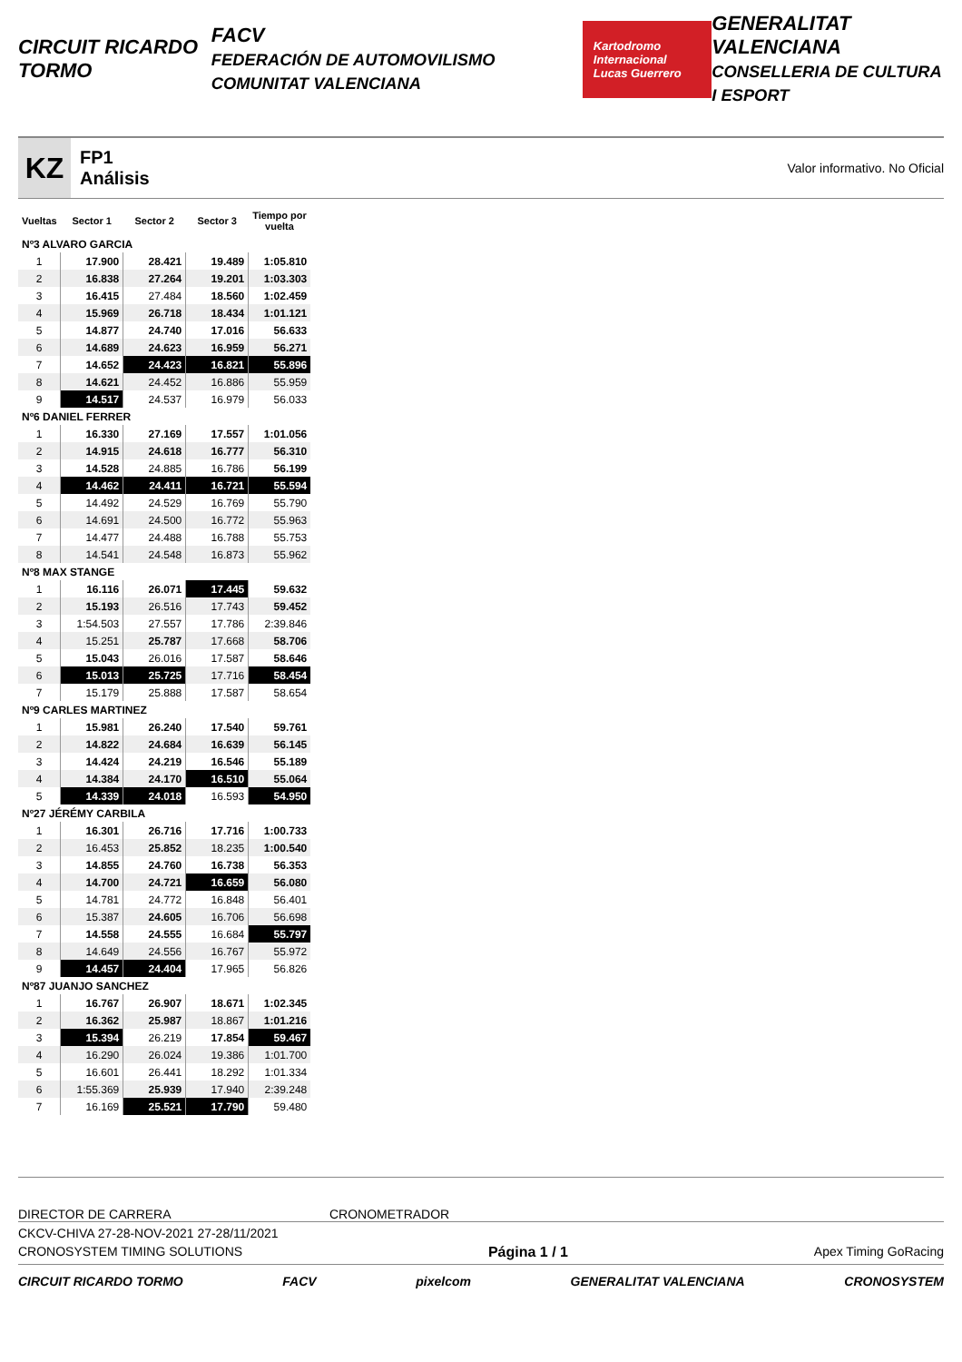CIRCUIT RICARDO TORMO FACV
FEDERACIÓN DE AUTOMOVILISMO COMUNITAT VALENCIANA Kartodromo Internacional
Lucas Guerrero GENERALITAT VALENCIANA
CONSELLERIA DE CULTURA I ESPORT
KZ
FP1
Análisis
Valor informativo. No Oficial
| Vueltas | Sector 1 | Sector 2 | Sector 3 | Tiempo por vuelta |
| --- | --- | --- | --- | --- |
| Nº3 ALVARO GARCIA | | | | |
| 1 | 17.900 | 28.421 | 19.489 | 1:05.810 |
| 2 | 16.838 | 27.264 | 19.201 | 1:03.303 |
| 3 | 16.415 | 27.484 | 18.560 | 1:02.459 |
| 4 | 15.969 | 26.718 | 18.434 | 1:01.121 |
| 5 | 14.877 | 24.740 | 17.016 | 56.633 |
| 6 | 14.689 | 24.623 | 16.959 | 56.271 |
| 7 | 14.652 | 24.423 | 16.821 | 55.896 |
| 8 | 14.621 | 24.452 | 16.886 | 55.959 |
| 9 | 14.517 | 24.537 | 16.979 | 56.033 |
| Nº6 DANIEL FERRER | | | | |
| 1 | 16.330 | 27.169 | 17.557 | 1:01.056 |
| 2 | 14.915 | 24.618 | 16.777 | 56.310 |
| 3 | 14.528 | 24.885 | 16.786 | 56.199 |
| 4 | 14.462 | 24.411 | 16.721 | 55.594 |
| 5 | 14.492 | 24.529 | 16.769 | 55.790 |
| 6 | 14.691 | 24.500 | 16.772 | 55.963 |
| 7 | 14.477 | 24.488 | 16.788 | 55.753 |
| 8 | 14.541 | 24.548 | 16.873 | 55.962 |
| Nº8 MAX STANGE | | | | |
| 1 | 16.116 | 26.071 | 17.445 | 59.632 |
| 2 | 15.193 | 26.516 | 17.743 | 59.452 |
| 3 | 1:54.503 | 27.557 | 17.786 | 2:39.846 |
| 4 | 15.251 | 25.787 | 17.668 | 58.706 |
| 5 | 15.043 | 26.016 | 17.587 | 58.646 |
| 6 | 15.013 | 25.725 | 17.716 | 58.454 |
| 7 | 15.179 | 25.888 | 17.587 | 58.654 |
| Nº9 CARLES MARTINEZ | | | | |
| 1 | 15.981 | 26.240 | 17.540 | 59.761 |
| 2 | 14.822 | 24.684 | 16.639 | 56.145 |
| 3 | 14.424 | 24.219 | 16.546 | 55.189 |
| 4 | 14.384 | 24.170 | 16.510 | 55.064 |
| 5 | 14.339 | 24.018 | 16.593 | 54.950 |
| Nº27 JÉRÉMY CARBILA | | | | |
| 1 | 16.301 | 26.716 | 17.716 | 1:00.733 |
| 2 | 16.453 | 25.852 | 18.235 | 1:00.540 |
| 3 | 14.855 | 24.760 | 16.738 | 56.353 |
| 4 | 14.700 | 24.721 | 16.659 | 56.080 |
| 5 | 14.781 | 24.772 | 16.848 | 56.401 |
| 6 | 15.387 | 24.605 | 16.706 | 56.698 |
| 7 | 14.558 | 24.555 | 16.684 | 55.797 |
| 8 | 14.649 | 24.556 | 16.767 | 55.972 |
| 9 | 14.457 | 24.404 | 17.965 | 56.826 |
| Nº87 JUANJO SANCHEZ | | | | |
| 1 | 16.767 | 26.907 | 18.671 | 1:02.345 |
| 2 | 16.362 | 25.987 | 18.867 | 1:01.216 |
| 3 | 15.394 | 26.219 | 17.854 | 59.467 |
| 4 | 16.290 | 26.024 | 19.386 | 1:01.700 |
| 5 | 16.601 | 26.441 | 18.292 | 1:01.334 |
| 6 | 1:55.369 | 25.939 | 17.940 | 2:39.248 |
| 7 | 16.169 | 25.521 | 17.790 | 59.480 |
DIRECTOR DE CARRERA CRONOMETRADOR
CKCV-CHIVA 27-28-NOV-2021 27-28/11/2021
CRONOSYSTEM TIMING SOLUTIONS Página 1 / 1 Apex Timing GoRacing
CIRCUIT RICARDO TORMO FACV pixelcom GENERALITAT VALENCIANA CRONOSYSTEM